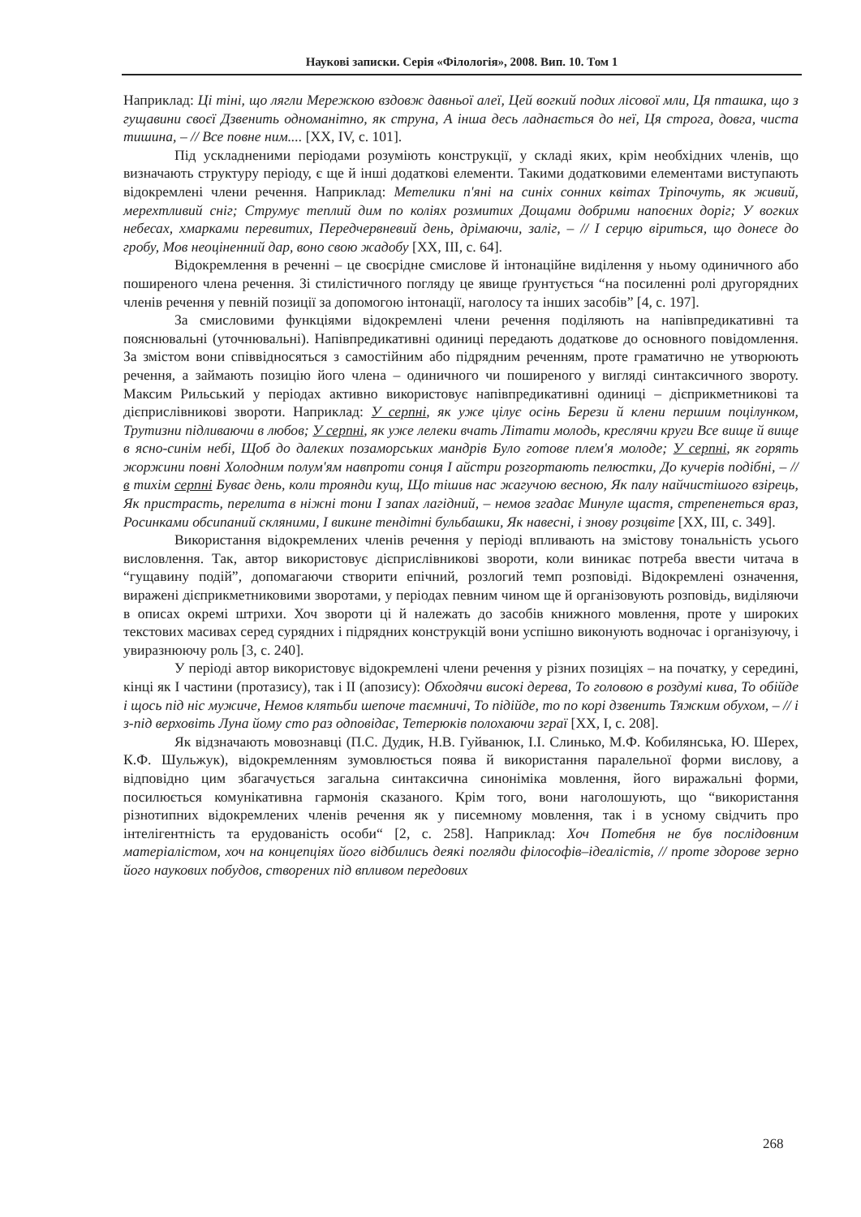Наукові записки. Серія «Філологія», 2008. Вип. 10. Том 1
Наприклад: Ці тіні, що лягли Мережкою вздовж давньої алеї, Цей вогкий подих лісової мли, Ця пташка, що з гущавини своєї Дзвенить одноманітно, як струна, А інша десь ладнається до неї, Ця строга, довга, чиста тишина, – // Все повне ним.... [XX, IV, с. 101].
Під ускладненими періодами розуміють конструкції, у складі яких, крім необхідних членів, що визначають структуру періоду, є ще й інші додаткові елементи. Такими додатковими елементами виступають відокремлені члени речення. Наприклад: Метелики п'яні на синіх сонних квітах Тріпочуть, як живий, мерехтливий сніг; Струмує теплий дим по коліях розмитих Дощами добрими напоєних доріг; У вогких небесах, хмарками перевитих, Передчервневий день, дрімаючи, заліг, – // І серцю віриться, що донесе до гробу, Мов неоціненний дар, воно свою жадобу [XX, III, с. 64].
Відокремлення в реченні – це своєрідне смислове й інтонаційне виділення у ньому одиничного або поширеного члена речення. Зі стилістичного погляду це явище ґрунтується “на посиленні ролі другорядних членів речення у певній позиції за допомогою інтонації, наголосу та інших засобів” [4, с. 197].
За смисловими функціями відокремлені члени речення поділяють на напівпредикативні та пояснювальні (уточнювальні). Напівпредикативні одиниці передають додаткове до основного повідомлення. За змістом вони співвідносяться з самостійним або підрядним реченням, проте граматично не утворюють речення, а займають позицію його члена – одиничного чи поширеного у вигляді синтаксичного звороту. Максим Рильський у періодах активно використовує напівпредикативні одиниці – дієприкметникові та дієприслівникові звороти. Наприклад: У серпні, як уже цілує осінь Берези й клени першим поцілунком, Трутизни підливаючи в любов; У серпні, як уже лелеки вчать Літати молодь, креслячи круги Все вище й вище в ясно-синім небі, Щоб до далеких позаморських мандрів Було готове плем'я молоде; У серпні, як горять жоржини повні Холодним полум'ям навпроти сонця І айстри розгортають пелюстки, До кучерів подібні, – // в тихім серпні Буває день, коли троянди кущ, Що тішив нас жагучою весною, Як палу найчистішого взірець, Як пристрасть, перелита в ніжні тони І запах лагідний, – немов згадає Минуле щастя, стрепенеться враз, Росинками обсипаний скляними, І викине тендітні бульбашки, Як навесні, і знову розцвіте [XX, III, с. 349].
Використання відокремлених членів речення у періоді впливають на змістову тональність усього висловлення. Так, автор використовує дієприслівникові звороти, коли виникає потреба ввести читача в “гущавину подій”, допомагаючи створити епічний, розлогий темп розповіді. Відокремлені означення, виражені дієприкметниковими зворотами, у періодах певним чином ще й організовують розповідь, виділяючи в описах окремі штрихи. Хоч звороти ці й належать до засобів книжного мовлення, проте у широких текстових масивах серед сурядних і підрядних конструкцій вони успішно виконують водночас і організуючу, і увиразнюючу роль [3, с. 240].
У періоді автор використовує відокремлені члени речення у різних позиціях – на початку, у середині, кінці як І частини (протазису), так і ІІ (апозису): Обходячи високі дерева, То головою в роздумі кива, То обійде і щось під ніс мужиче, Немов клятьби шепоче таємничі, То підійде, то по корі дзвенить Тяжким обухом, – // і з-під верховіть Луна йому сто раз одповідає, Тетерюків полохаючи зграї [XX, I, с. 208].
Як відзначають мовознавці (П.С. Дудик, Н.В. Гуйванюк, І.І. Слинько, М.Ф. Кобилянська, Ю. Шерех, К.Ф. Шульжук), відокремленням зумовлюється поява й використання паралельної форми вислову, а відповідно цим збагачується загальна синтаксична синоніміка мовлення, його виражальні форми, посилюється комунікативна гармонія сказаного. Крім того, вони наголошують, що “використання різнотипних відокремлених членів речення як у писемному мовлення, так і в усному свідчить про інтелігентність та ерудованість особи“ [2, с. 258]. Наприклад: Хоч Потебня не був послідовним матеріалістом, хоч на концепціях його відбились деякі погляди філософів–ідеалістів, // проте здорове зерно його наукових побудов, створених під впливом передових
268